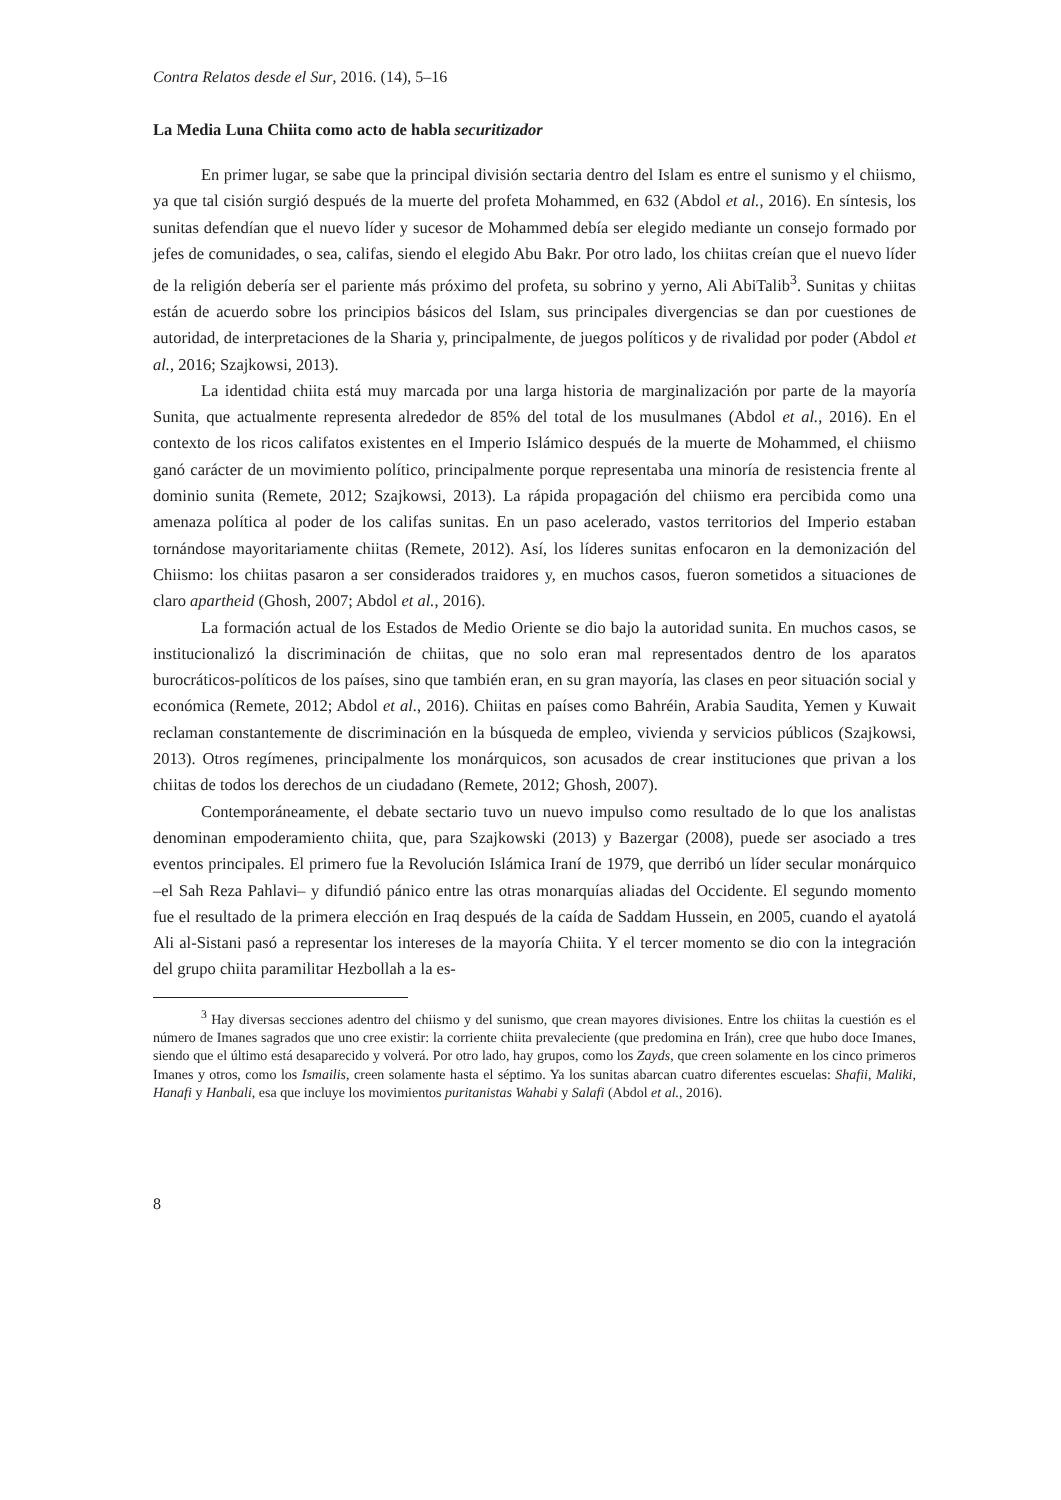Contra Relatos desde el Sur, 2016. (14), 5–16
La Media Luna Chiita como acto de habla securitizador
En primer lugar, se sabe que la principal división sectaria dentro del Islam es entre el sunismo y el chiismo, ya que tal cisión surgió después de la muerte del profeta Mohammed, en 632 (Abdol et al., 2016). En síntesis, los sunitas defendían que el nuevo líder y sucesor de Mohammed debía ser elegido mediante un consejo formado por jefes de comunidades, o sea, califas, siendo el elegido Abu Bakr. Por otro lado, los chiitas creían que el nuevo líder de la religión debería ser el pariente más próximo del profeta, su sobrino y yerno, Ali AbiTalib<sup>3</sup>. Sunitas y chiitas están de acuerdo sobre los principios básicos del Islam, sus principales divergencias se dan por cuestiones de autoridad, de interpretaciones de la Sharia y, principalmente, de juegos políticos y de rivalidad por poder (Abdol et al., 2016; Szajkowsi, 2013).
La identidad chiita está muy marcada por una larga historia de marginalización por parte de la mayoría Sunita, que actualmente representa alrededor de 85% del total de los musulmanes (Abdol et al., 2016). En el contexto de los ricos califatos existentes en el Imperio Islámico después de la muerte de Mohammed, el chiismo ganó carácter de un movimiento político, principalmente porque representaba una minoría de resistencia frente al dominio sunita (Remete, 2012; Szajkowsi, 2013). La rápida propagación del chiismo era percibida como una amenaza política al poder de los califas sunitas. En un paso acelerado, vastos territorios del Imperio estaban tornándose mayoritariamente chiitas (Remete, 2012). Así, los líderes sunitas enfocaron en la demonización del Chiismo: los chiitas pasaron a ser considerados traidores y, en muchos casos, fueron sometidos a situaciones de claro apartheid (Ghosh, 2007; Abdol et al., 2016).
La formación actual de los Estados de Medio Oriente se dio bajo la autoridad sunita. En muchos casos, se institucionalizó la discriminación de chiitas, que no solo eran mal representados dentro de los aparatos burocráticos-políticos de los países, sino que también eran, en su gran mayoría, las clases en peor situación social y económica (Remete, 2012; Abdol et al., 2016). Chiitas en países como Bahréin, Arabia Saudita, Yemen y Kuwait reclaman constantemente de discriminación en la búsqueda de empleo, vivienda y servicios públicos (Szajkowsi, 2013). Otros regímenes, principalmente los monárquicos, son acusados de crear instituciones que privan a los chiitas de todos los derechos de un ciudadano (Remete, 2012; Ghosh, 2007).
Contemporáneamente, el debate sectario tuvo un nuevo impulso como resultado de lo que los analistas denominan empoderamiento chiita, que, para Szajkowski (2013) y Bazergar (2008), puede ser asociado a tres eventos principales. El primero fue la Revolución Islámica Iraní de 1979, que derribó un líder secular monárquico –el Sah Reza Pahlavi– y difundió pánico entre las otras monarquías aliadas del Occidente. El segundo momento fue el resultado de la primera elección en Iraq después de la caída de Saddam Hussein, en 2005, cuando el ayatolá Ali al-Sistani pasó a representar los intereses de la mayoría Chiita. Y el tercer momento se dio con la integración del grupo chiita paramilitar Hezbollah a la es-
<sup>3</sup> Hay diversas secciones adentro del chiismo y del sunismo, que crean mayores divisiones. Entre los chiitas la cuestión es el número de Imanes sagrados que uno cree existir: la corriente chiita prevaleciente (que predomina en Irán), cree que hubo doce Imanes, siendo que el último está desaparecido y volverá. Por otro lado, hay grupos, como los Zayds, que creen solamente en los cinco primeros Imanes y otros, como los Ismailis, creen solamente hasta el séptimo. Ya los sunitas abarcan cuatro diferentes escuelas: Shafii, Maliki, Hanafi y Hanbali, esa que incluye los movimientos puritanistas Wahabi y Salafi (Abdol et al., 2016).
8